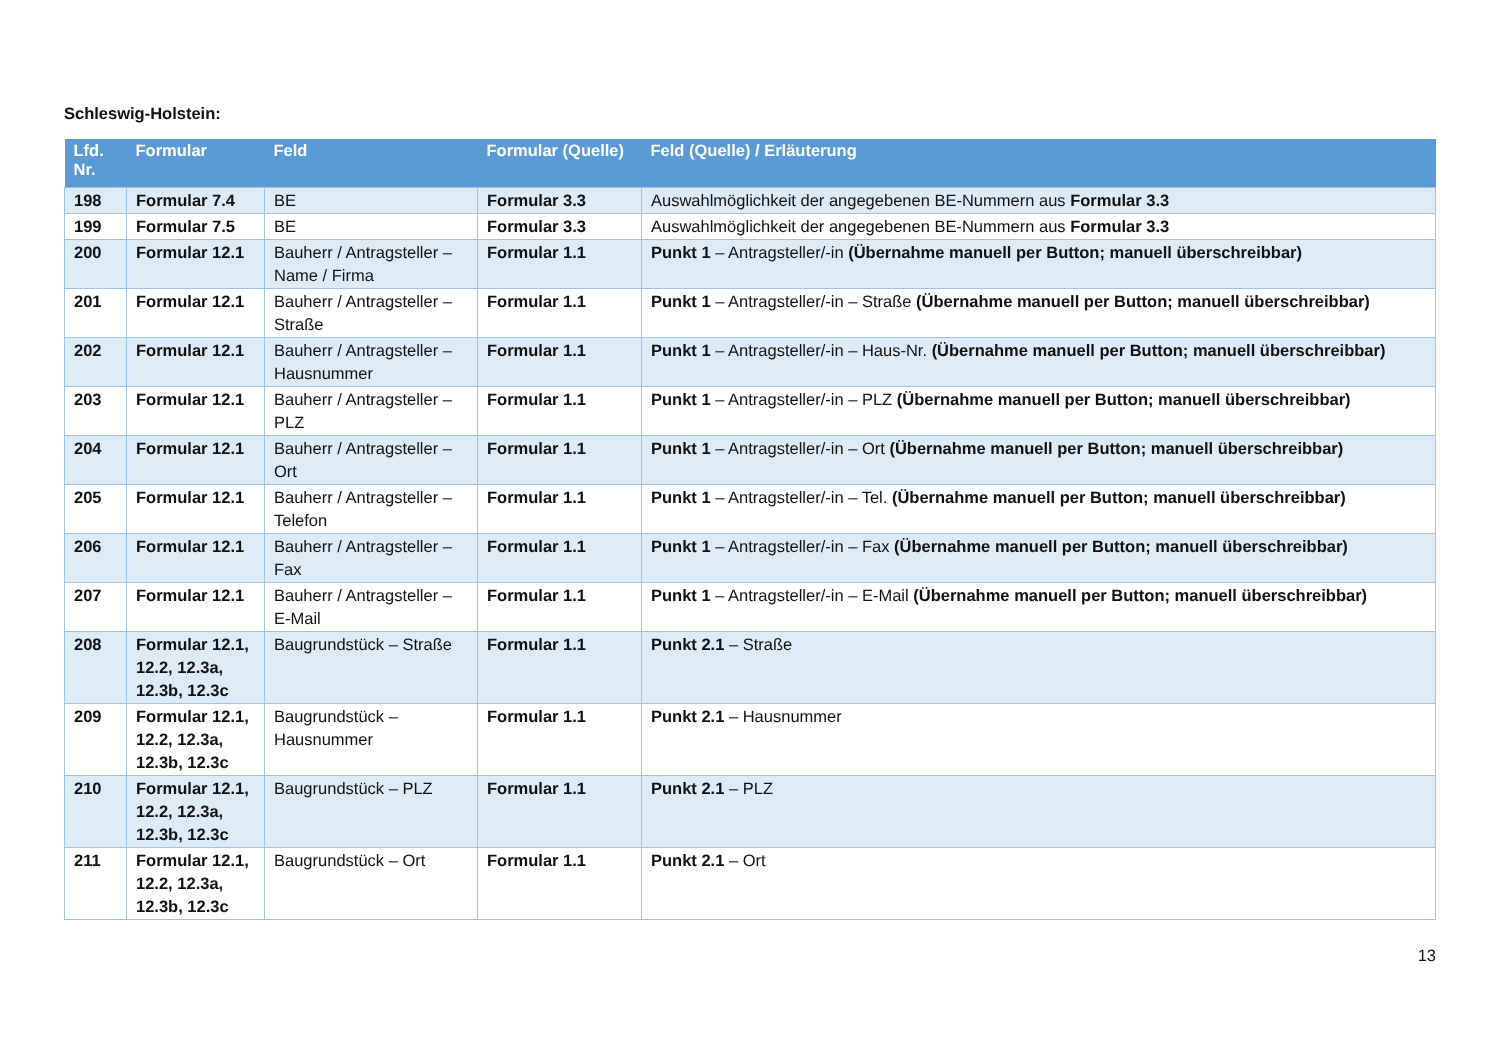Schleswig-Holstein:
| Lfd. Nr. | Formular | Feld | Formular (Quelle) | Feld (Quelle) / Erläuterung |
| --- | --- | --- | --- | --- |
| 198 | Formular 7.4 | BE | Formular 3.3 | Auswahlmöglichkeit der angegebenen BE-Nummern aus Formular 3.3 |
| 199 | Formular 7.5 | BE | Formular 3.3 | Auswahlmöglichkeit der angegebenen BE-Nummern aus Formular 3.3 |
| 200 | Formular 12.1 | Bauherr / Antragsteller – Name / Firma | Formular 1.1 | Punkt 1 – Antragsteller/-in (Übernahme manuell per Button; manuell überschreibbar) |
| 201 | Formular 12.1 | Bauherr / Antragsteller – Straße | Formular 1.1 | Punkt 1 – Antragsteller/-in – Straße (Übernahme manuell per Button; manuell überschreibbar) |
| 202 | Formular 12.1 | Bauherr / Antragsteller – Hausnummer | Formular 1.1 | Punkt 1 – Antragsteller/-in – Haus-Nr. (Übernahme manuell per Button; manuell überschreibbar) |
| 203 | Formular 12.1 | Bauherr / Antragsteller – PLZ | Formular 1.1 | Punkt 1 – Antragsteller/-in – PLZ (Übernahme manuell per Button; manuell überschreibbar) |
| 204 | Formular 12.1 | Bauherr / Antragsteller – Ort | Formular 1.1 | Punkt 1 – Antragsteller/-in – Ort (Übernahme manuell per Button; manuell überschreibbar) |
| 205 | Formular 12.1 | Bauherr / Antragsteller – Telefon | Formular 1.1 | Punkt 1 – Antragsteller/-in – Tel. (Übernahme manuell per Button; manuell überschreibbar) |
| 206 | Formular 12.1 | Bauherr / Antragsteller – Fax | Formular 1.1 | Punkt 1 – Antragsteller/-in – Fax (Übernahme manuell per Button; manuell überschreibbar) |
| 207 | Formular 12.1 | Bauherr / Antragsteller – E-Mail | Formular 1.1 | Punkt 1 – Antragsteller/-in – E-Mail (Übernahme manuell per Button; manuell überschreibbar) |
| 208 | Formular 12.1, 12.2, 12.3a, 12.3b, 12.3c | Baugrundstück – Straße | Formular 1.1 | Punkt 2.1 – Straße |
| 209 | Formular 12.1, 12.2, 12.3a, 12.3b, 12.3c | Baugrundstück – Hausnummer | Formular 1.1 | Punkt 2.1 – Hausnummer |
| 210 | Formular 12.1, 12.2, 12.3a, 12.3b, 12.3c | Baugrundstück – PLZ | Formular 1.1 | Punkt 2.1 – PLZ |
| 211 | Formular 12.1, 12.2, 12.3a, 12.3b, 12.3c | Baugrundstück – Ort | Formular 1.1 | Punkt 2.1 – Ort |
13